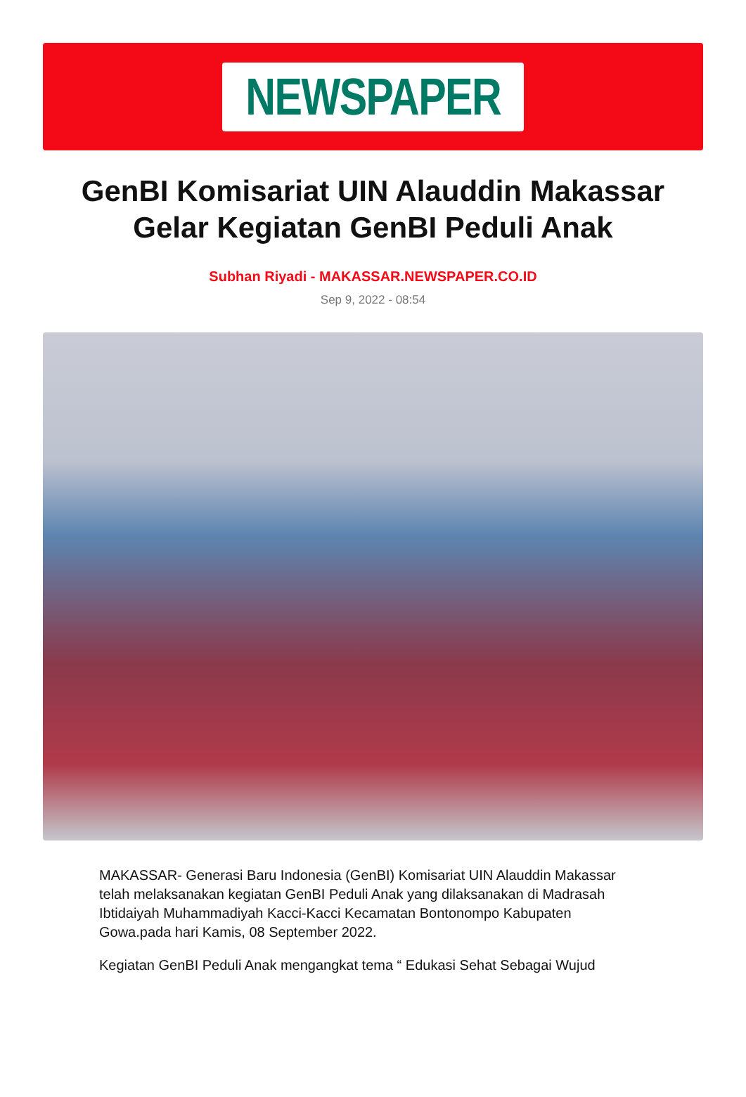NEWSPAPER
GenBI Komisariat UIN Alauddin Makassar Gelar Kegiatan GenBI Peduli Anak
Subhan Riyadi - MAKASSAR.NEWSPAPER.CO.ID
Sep 9, 2022 - 08:54
MAKASSAR- Generasi Baru Indonesia (GenBI) Komisariat UIN Alauddin Makassar telah melaksanakan kegiatan GenBI Peduli Anak yang dilaksanakan di Madrasah Ibtidaiyah Muhammadiyah Kacci-Kacci Kecamatan Bontonompo Kabupaten Gowa.pada hari Kamis, 08 September 2022.
Kegiatan GenBI Peduli Anak mengangkat tema “ Edukasi Sehat Sebagai Wujud